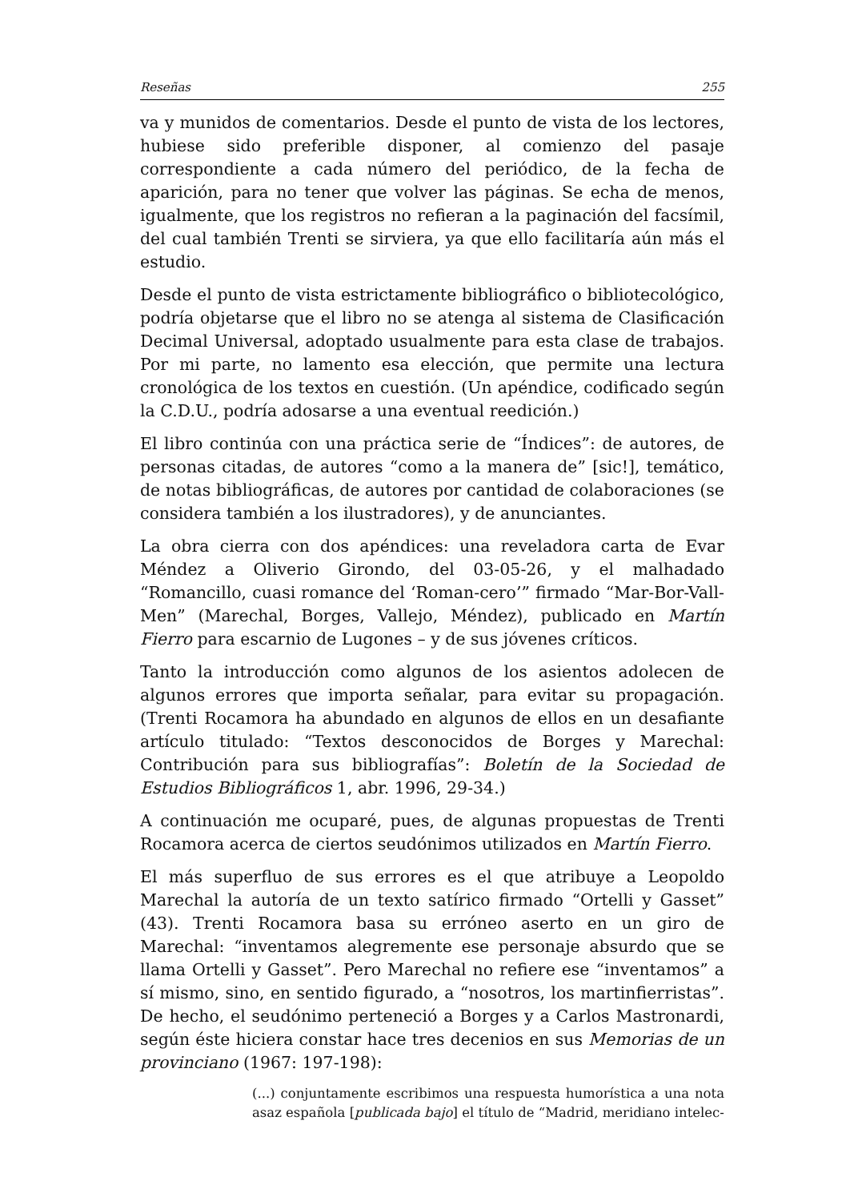Reseñas 255
va y munidos de comentarios. Desde el punto de vista de los lectores, hubiese sido preferible disponer, al comienzo del pasaje correspondiente a cada número del periódico, de la fecha de aparición, para no tener que volver las páginas. Se echa de menos, igualmente, que los registros no refieran a la paginación del facsímil, del cual también Trenti se sirviera, ya que ello facilitaría aún más el estudio.
Desde el punto de vista estrictamente bibliográfico o bibliotecológico, podría objetarse que el libro no se atenga al sistema de Clasificación Decimal Universal, adoptado usualmente para esta clase de trabajos. Por mi parte, no lamento esa elección, que permite una lectura cronológica de los textos en cuestión. (Un apéndice, codificado según la C.D.U., podría adosarse a una eventual reedición.)
El libro continúa con una práctica serie de “Índices”: de autores, de personas citadas, de autores “como a la manera de” [sic!], temático, de notas bibliográficas, de autores por cantidad de colaboraciones (se considera también a los ilustradores), y de anunciantes.
La obra cierra con dos apéndices: una reveladora carta de Evar Méndez a Oliverio Girondo, del 03-05-26, y el malhadado “Romancillo, cuasi romance del ‘Roman-cero’” firmado “Mar-Bor-Vall-Men” (Marechal, Borges, Vallejo, Méndez), publicado en Martín Fierro para escarnio de Lugones – y de sus jóvenes críticos.
Tanto la introducción como algunos de los asientos adolecen de algunos errores que importa señalar, para evitar su propagación. (Trenti Rocamora ha abundado en algunos de ellos en un desafiante artículo titulado: “Textos desconocidos de Borges y Marechal: Contribución para sus bibliografías”: Boletín de la Sociedad de Estudios Bibliográficos 1, abr. 1996, 29-34.)
A continuación me ocuparé, pues, de algunas propuestas de Trenti Rocamora acerca de ciertos seudónimos utilizados en Martín Fierro.
El más superfluo de sus errores es el que atribuye a Leopoldo Marechal la autoría de un texto satírico firmado “Ortelli y Gasset” (43). Trenti Rocamora basa su erróneo aserto en un giro de Marechal: “inventamos alegremente ese personaje absurdo que se llama Ortelli y Gasset”. Pero Marechal no refiere ese “inventamos” a sí mismo, sino, en sentido figurado, a “nosotros, los martinfierristas”. De hecho, el seudónimo perteneció a Borges y a Carlos Mastronardi, según éste hiciera constar hace tres decenios en sus Memorias de un provinciano (1967: 197-198):
(...) conjuntamente escribimos una respuesta humorística a una nota asaz española [publicada bajo] el título de “Madrid, meridiano intelec-